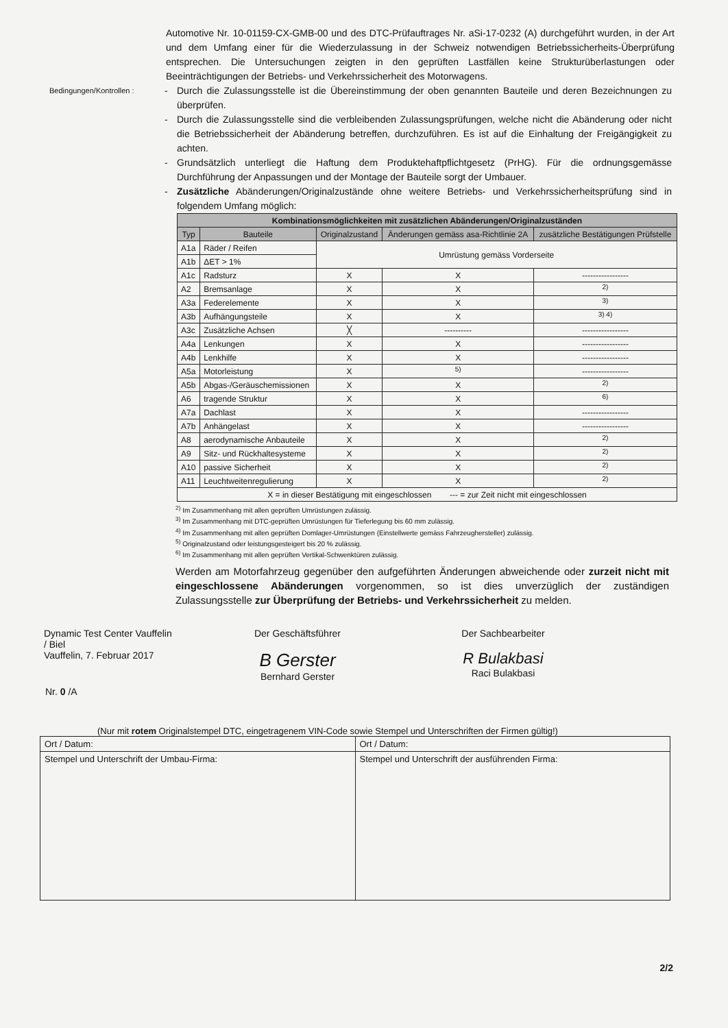Automotive Nr. 10-01159-CX-GMB-00 und des DTC-Prüfauftrages Nr. aSi-17-0232 (A) durchgeführt wurden, in der Art und dem Umfang einer für die Wiederzulassung in der Schweiz notwendigen Betriebssicherheits-Überprüfung entsprechen. Die Untersuchungen zeigten in den geprüften Lastfällen keine Strukturüberlastungen oder Beeinträchtigungen der Betriebs- und Verkehrssicherheit des Motorwagens.
Bedingungen/Kontrollen :
- Durch die Zulassungsstelle ist die Übereinstimmung der oben genannten Bauteile und deren Bezeichnungen zu überprüfen.
- Durch die Zulassungsstelle sind die verbleibenden Zulassungsprüfungen, welche nicht die Abänderung oder nicht die Betriebssicherheit der Abänderung betreffen, durchzuführen. Es ist auf die Einhaltung der Freigängigkeit zu achten.
- Grundsätzlich unterliegt die Haftung dem Produktehaftpflichtgesetz (PrHG). Für die ordnungsgemässe Durchführung der Anpassungen und der Montage der Bauteile sorgt der Umbauer.
- Zusätzliche Abänderungen/Originalzustände ohne weitere Betriebs- und Verkehrssicherheitsprüfung sind in folgendem Umfang möglich:
| Kombinationsmöglichkeiten mit zusätzlichen Abänderungen/Originalzuständen | | | | |
| --- | --- | --- | --- | --- |
| Typ | Bauteile | Originalzustand | Änderungen gemäss asa-Richtlinie 2A | zusätzliche Bestätigungen Prüfstelle |
| A1a | Räder / Reifen | Umrüstung gemäss Vorderseite | | |
| A1b | ΔET > 1% | | | |
| A1c | Radsturz | X | X | ----------------- |
| A2 | Bremsanlage | X | X | <sup>2)</sup> |
| A3a | Federelemente | X | X | <sup>3)</sup> |
| A3b | Aufhängungsteile | X | X | <sup>3) 4)</sup> |
| A3c | Zusätzliche Achsen | ╳ | ---------- | ----------------- |
| A4a | Lenkungen | X | X | ----------------- |
| A4b | Lenkhilfe | X | X | ----------------- |
| A5a | Motorleistung | X | <sup>5)</sup> | ----------------- |
| A5b | Abgas-/Geräuschemissionen | X | X | <sup>2)</sup> |
| A6 | tragende Struktur | X | X | <sup>6)</sup> |
| A7a | Dachlast | X | X | ----------------- |
| A7b | Anhängelast | X | X | ----------------- |
| A8 | aerodynamische Anbauteile | X | X | <sup>2)</sup> |
| A9 | Sitz- und Rückhaltesysteme | X | X | <sup>2)</sup> |
| A10 | passive Sicherheit | X | X | <sup>2)</sup> |
| A11 | Leuchtweitenregulierung | X | X | <sup>2)</sup> |
| X = in dieser Bestätigung mit eingeschlossen --- = zur Zeit nicht mit eingeschlossen | | | | |
<sup>2)</sup> Im Zusammenhang mit allen geprüften Umrüstungen zulässig.
<sup>3)</sup> Im Zusammenhang mit DTC-geprüften Umrüstungen für Tieferlegung bis 60 mm zulässig.
<sup>4)</sup> Im Zusammenhang mit allen geprüften Domlager-Umrüstungen (Einstellwerte gemäss Fahrzeughersteller) zulässig.
<sup>5)</sup> Originalzustand oder leistungsgesteigert bis 20 % zulässig.
<sup>6)</sup> Im Zusammenhang mit allen geprüften Vertikal-Schwenktüren zulässig.
Werden am Motorfahrzeug gegenüber den aufgeführten Änderungen abweichende oder zurzeit nicht mit eingeschlossene Abänderungen vorgenommen, so ist dies unverzüglich der zuständigen Zulassungsstelle zur Überprüfung der Betriebs- und Verkehrssicherheit zu melden.
Dynamic Test Center Vauffelin / Biel
Vauffelin, 7. Februar 2017
Der Geschäftsführer
B Gerster
Bernhard Gerster
Der Sachbearbeiter
R Bulakbasi
Raci Bulakbasi
Nr. 0 /A
(Nur mit rotem Originalstempel DTC, eingetragenem VIN-Code sowie Stempel und Unterschriften der Firmen gültig!)
| Ort / Datum: | Ort / Datum: |
| Stempel und Unterschrift der Umbau-Firma: | Stempel und Unterschrift der ausführenden Firma: |
2/2